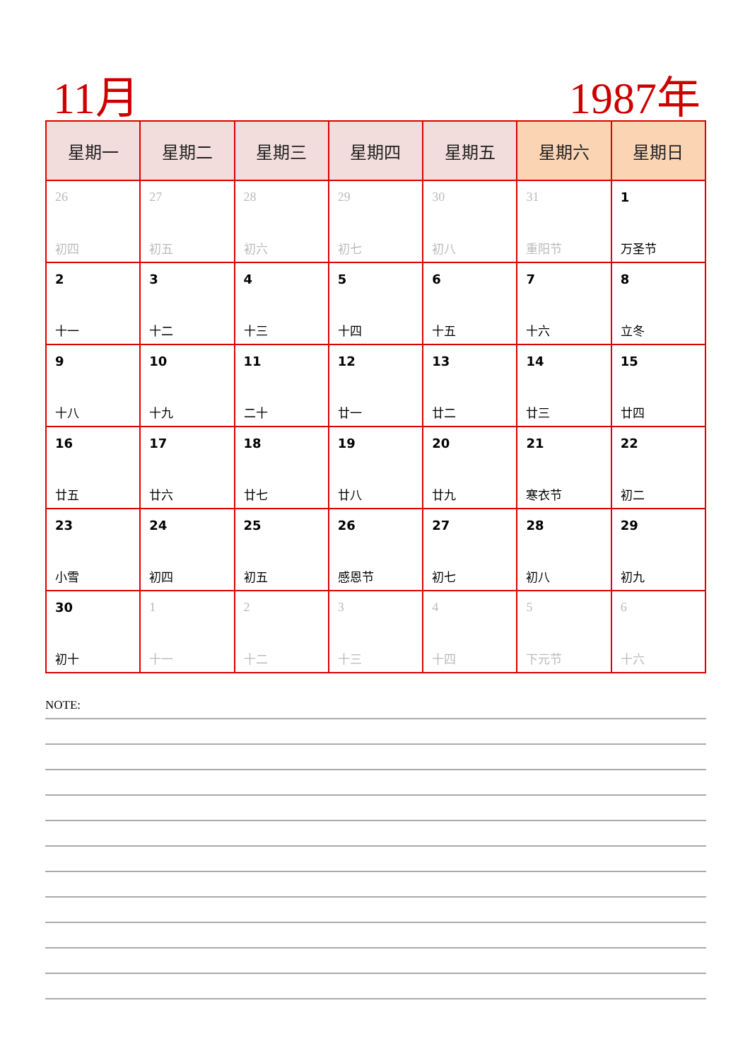11月 1987年
| 星期一 | 星期二 | 星期三 | 星期四 | 星期五 | 星期六 | 星期日 |
| --- | --- | --- | --- | --- | --- | --- |
| 26 初四 | 27 初五 | 28 初六 | 29 初七 | 30 初八 | 31 重阳节 | 1 万圣节 |
| 2 十一 | 3 十二 | 4 十三 | 5 十四 | 6 十五 | 7 十六 | 8 立冬 |
| 9 十八 | 10 十九 | 11 二十 | 12 廿一 | 13 廿二 | 14 廿三 | 15 廿四 |
| 16 廿五 | 17 廿六 | 18 廿七 | 19 廿八 | 20 廿九 | 21 寒衣节 | 22 初二 |
| 23 小雪 | 24 初四 | 25 初五 | 26 感恩节 | 27 初七 | 28 初八 | 29 初九 |
| 30 初十 | 1 十一 | 2 十二 | 3 十三 | 4 十四 | 5 下元节 | 6 十六 |
NOTE: